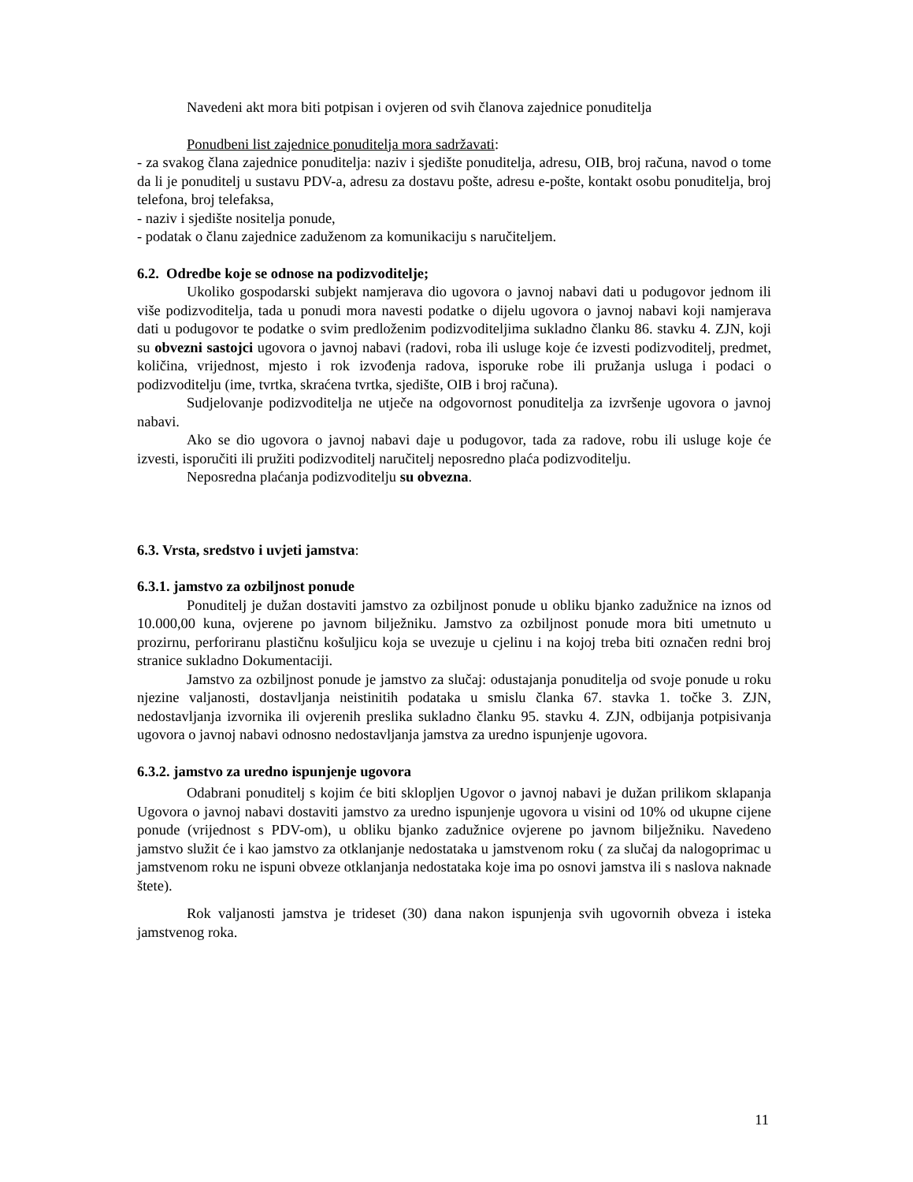Navedeni akt mora biti potpisan i ovjeren od svih članova zajednice ponuditelja
Ponudbeni list zajednice ponuditelja mora sadržavati:
- za svakog člana zajednice ponuditelja: naziv i sjedište ponuditelja, adresu, OIB, broj računa, navod o tome da li je ponuditelj u sustavu PDV-a, adresu za dostavu pošte, adresu e-pošte, kontakt osobu ponuditelja, broj telefona, broj telefaksa,
- naziv i sjedište nositelja ponude,
- podatak o članu zajednice zaduženom za komunikaciju s naručiteljem.
6.2. Odredbe koje se odnose na podizvoditelje;
Ukoliko gospodarski subjekt namjerava dio ugovora o javnoj nabavi dati u podugovor jednom ili više podizvoditelja, tada u ponudi mora navesti podatke o dijelu ugovora o javnoj nabavi koji namjerava dati u podugovor te podatke o svim predloženim podizvoditeljima sukladno članku 86. stavku 4. ZJN, koji su obvezni sastojci ugovora o javnoj nabavi (radovi, roba ili usluge koje će izvesti podizvoditelj, predmet, količina, vrijednost, mjesto i rok izvođenja radova, isporuke robe ili pružanja usluga i podaci o podizvoditelju (ime, tvrtka, skraćena tvrtka, sjedište, OIB i broj računa).
Sudjelovanje podizvoditelja ne utječe na odgovornost ponuditelja za izvršenje ugovora o javnoj nabavi.
Ako se dio ugovora o javnoj nabavi daje u podugovor, tada za radove, robu ili usluge koje će izvesti, isporučiti ili pružiti podizvoditelj naručitelj neposredno plaća podizvoditelju.
Neposredna plaćanja podizvoditelju su obvezna.
6.3. Vrsta, sredstvo i uvjeti jamstva:
6.3.1. jamstvo za ozbiljnost ponude
Ponuditelj je dužan dostaviti jamstvo za ozbiljnost ponude u obliku bjanko zadužnice na iznos od 10.000,00 kuna, ovjerene po javnom bilježniku. Jamstvo za ozbiljnost ponude mora biti umetnuto u prozirnu, perforiranu plastičnu košuljicu koja se uvezuje u cjelinu i na kojoj treba biti označen redni broj stranice sukladno Dokumentaciji.
Jamstvo za ozbiljnost ponude je jamstvo za slučaj: odustajanja ponuditelja od svoje ponude u roku njezine valjanosti, dostavljanja neistinitih podataka u smislu članka 67. stavka 1. točke 3. ZJN, nedostavljanja izvornika ili ovjerenih preslika sukladno članku 95. stavku 4. ZJN, odbijanja potpisivanja ugovora o javnoj nabavi odnosno nedostavljanja jamstva za uredno ispunjenje ugovora.
6.3.2. jamstvo za uredno ispunjenje ugovora
Odabrani ponuditelj s kojim će biti sklopljen Ugovor o javnoj nabavi je dužan prilikom sklapanja Ugovora o javnoj nabavi dostaviti jamstvo za uredno ispunjenje ugovora u visini od 10% od ukupne cijene ponude (vrijednost s PDV-om), u obliku bjanko zadužnice ovjerene po javnom bilježniku. Navedeno jamstvo služit će i kao jamstvo za otklanjanje nedostataka u jamstvenom roku ( za slučaj da nalogoprimac u jamstvenom roku ne ispuni obveze otklanjanja nedostataka koje ima po osnovi jamstva ili s naslova naknade štete).
Rok valjanosti jamstva je trideset (30) dana nakon ispunjenja svih ugovornih obveza i isteka jamstvenog roka.
11